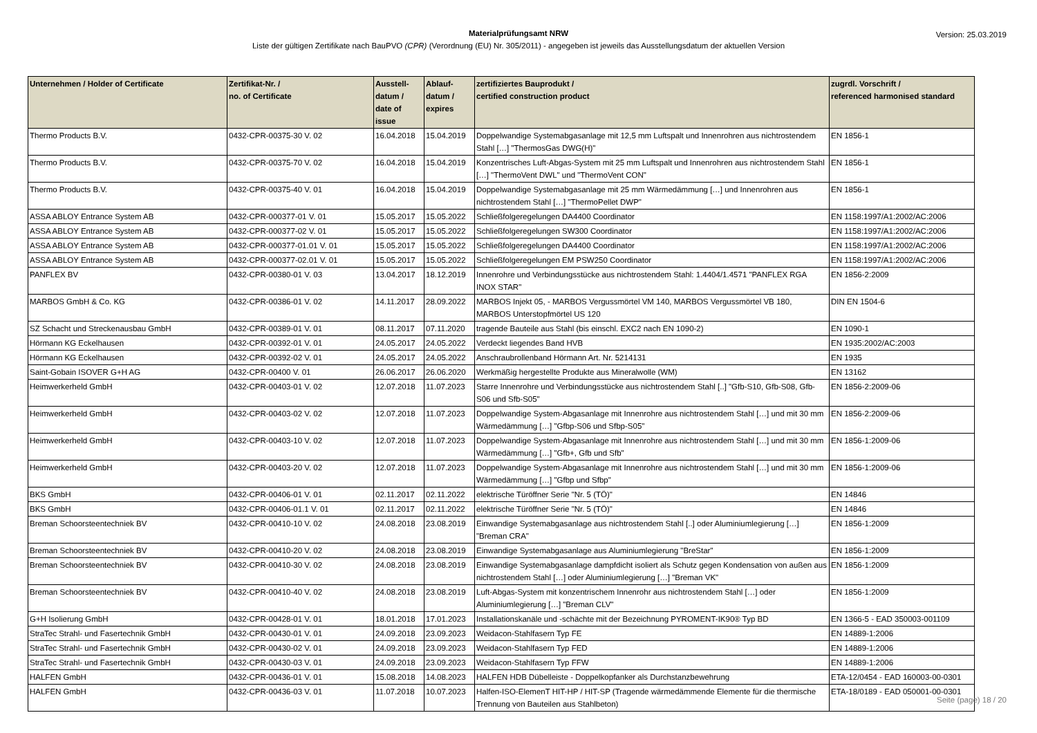Materialprüfungsamt NRW
Liste der gültigen Zertifikate nach BauPVO (CPR) (Verordnung (EU) Nr. 305/2011) - angegeben ist jeweils das Ausstellungsdatum der aktuellen Version
Version: 25.03.2019
| Unternehmen / Holder of Certificate | Zertifikat-Nr. / no. of Certificate | Ausstell- datum / date of issue | Ablauf- datum / expires | zertifiziertes Bauprodukt / certified construction product | zugrdl. Vorschrift / referenced harmonised standard |
| --- | --- | --- | --- | --- | --- |
| Thermo Products B.V. | 0432-CPR-00375-30 V. 02 | 16.04.2018 | 15.04.2019 | Doppelwandige Systemabgasanlage mit 12,5 mm Luftspalt und Innenrohren aus nichtrostendem Stahl […] "ThermosGas DWG(H)" | EN 1856-1 |
| Thermo Products B.V. | 0432-CPR-00375-70 V. 02 | 16.04.2018 | 15.04.2019 | Konzentrisches Luft-Abgas-System mit 25 mm Luftspalt und Innenrohren aus nichtrostendem Stahl […] "ThermoVent DWL" und "ThermoVent CON" | EN 1856-1 |
| Thermo Products B.V. | 0432-CPR-00375-40 V. 01 | 16.04.2018 | 15.04.2019 | Doppelwandige Systemabgasanlage mit 25 mm Wärmedämmung […] und Innenrohren aus nichtrostendem Stahl […] "ThermoPellet DWP" | EN 1856-1 |
| ASSA ABLOY Entrance System AB | 0432-CPR-000377-01 V. 01 | 15.05.2017 | 15.05.2022 | Schließfolgeregelungen DA4400 Coordinator | EN 1158:1997/A1:2002/AC:2006 |
| ASSA ABLOY Entrance System AB | 0432-CPR-000377-02 V. 01 | 15.05.2017 | 15.05.2022 | Schließfolgeregelungen SW300 Coordinator | EN 1158:1997/A1:2002/AC:2006 |
| ASSA ABLOY Entrance System AB | 0432-CPR-000377-01.01 V. 01 | 15.05.2017 | 15.05.2022 | Schließfolgeregelungen DA4400 Coordinator | EN 1158:1997/A1:2002/AC:2006 |
| ASSA ABLOY Entrance System AB | 0432-CPR-000377-02.01 V. 01 | 15.05.2017 | 15.05.2022 | Schließfolgeregelungen EM PSW250 Coordinator | EN 1158:1997/A1:2002/AC:2006 |
| PANFLEX BV | 0432-CPR-00380-01 V. 03 | 13.04.2017 | 18.12.2019 | Innenrohre und Verbindungsstücke aus nichtrostendem Stahl: 1.4404/1.4571 "PANFLEX RGA INOX STAR" | EN 1856-2:2009 |
| MARBOS GmbH & Co. KG | 0432-CPR-00386-01 V. 02 | 14.11.2017 | 28.09.2022 | MARBOS Injekt 05, - MARBOS Vergussmörtel VM 140, MARBOS Vergussmörtel VB 180, MARBOS Unterstopfmörtel US 120 | DIN EN 1504-6 |
| SZ Schacht und Streckenausbau GmbH | 0432-CPR-00389-01 V. 01 | 08.11.2017 | 07.11.2020 | tragende Bauteile aus Stahl (bis einschl. EXC2 nach EN 1090-2) | EN 1090-1 |
| Hörmann KG Eckelhausen | 0432-CPR-00392-01 V. 01 | 24.05.2017 | 24.05.2022 | Verdeckt liegendes Band HVB | EN 1935:2002/AC:2003 |
| Hörmann KG Eckelhausen | 0432-CPR-00392-02 V. 01 | 24.05.2017 | 24.05.2022 | Anschraubrollenband Hörmann Art. Nr. 5214131 | EN 1935 |
| Saint-Gobain ISOVER G+H AG | 0432-CPR-00400 V. 01 | 26.06.2017 | 26.06.2020 | Werkmäßig hergestellte Produkte aus Mineralwolle (WM) | EN 13162 |
| Heimwerkerheld GmbH | 0432-CPR-00403-01 V. 02 | 12.07.2018 | 11.07.2023 | Starre Innenrohre und Verbindungsstücke aus nichtrostendem Stahl [..] "Gfb-S10, Gfb-S08, Gfb-S06 und Sfb-S05" | EN 1856-2:2009-06 |
| Heimwerkerheld GmbH | 0432-CPR-00403-02 V. 02 | 12.07.2018 | 11.07.2023 | Doppelwandige System-Abgasanlage mit Innenrohre aus nichtrostendem Stahl […] und mit 30 mm Wärmedämmung […] "Gfbp-S06 und Sfbp-S05" | EN 1856-2:2009-06 |
| Heimwerkerheld GmbH | 0432-CPR-00403-10 V. 02 | 12.07.2018 | 11.07.2023 | Doppelwandige System-Abgasanlage mit Innenrohre aus nichtrostendem Stahl […] und mit 30 mm Wärmedämmung […] "Gfb+, Gfb und Sfb" | EN 1856-1:2009-06 |
| Heimwerkerheld GmbH | 0432-CPR-00403-20 V. 02 | 12.07.2018 | 11.07.2023 | Doppelwandige System-Abgasanlage mit Innenrohre aus nichtrostendem Stahl […] und mit 30 mm Wärmedämmung […] "Gfbp und Sfbp" | EN 1856-1:2009-06 |
| BKS GmbH | 0432-CPR-00406-01 V. 01 | 02.11.2017 | 02.11.2022 | elektrische Türöffner Serie "Nr. 5 (TÖ)" | EN 14846 |
| BKS GmbH | 0432-CPR-00406-01.1 V. 01 | 02.11.2017 | 02.11.2022 | elektrische Türöffner Serie "Nr. 5 (TÖ)" | EN 14846 |
| Breman Schoorsteentechniek BV | 0432-CPR-00410-10 V. 02 | 24.08.2018 | 23.08.2019 | Einwandige Systemabgasanlage aus nichtrostendem Stahl [..] oder Aluminiumlegierung […] "Breman CRA" | EN 1856-1:2009 |
| Breman Schoorsteentechniek BV | 0432-CPR-00410-20 V. 02 | 24.08.2018 | 23.08.2019 | Einwandige Systemabgasanlage aus Aluminiumlegierung "BreStar" | EN 1856-1:2009 |
| Breman Schoorsteentechniek BV | 0432-CPR-00410-30 V. 02 | 24.08.2018 | 23.08.2019 | Einwandige Systemabgasanlage dampfdicht isoliert als Schutz gegen Kondensation von außen aus nichtrostendem Stahl […] oder Aluminiumlegierung […] "Breman VK" | EN 1856-1:2009 |
| Breman Schoorsteentechniek BV | 0432-CPR-00410-40 V. 02 | 24.08.2018 | 23.08.2019 | Luft-Abgas-System mit konzentrischem Innenrohr aus nichtrostendem Stahl […] oder Aluminiumlegierung […] "Breman CLV" | EN 1856-1:2009 |
| G+H Isolierung GmbH | 0432-CPR-00428-01 V. 01 | 18.01.2018 | 17.01.2023 | Installationskanäle und -schächte mit der Bezeichnung PYROMENT-IK90® Typ BD | EN 1366-5 - EAD 350003-001109 |
| StraTec Strahl- und Fasertechnik GmbH | 0432-CPR-00430-01 V. 01 | 24.09.2018 | 23.09.2023 | Weidacon-Stahlfasern Typ FE | EN 14889-1:2006 |
| StraTec Strahl- und Fasertechnik GmbH | 0432-CPR-00430-02 V. 01 | 24.09.2018 | 23.09.2023 | Weidacon-Stahlfasern Typ FED | EN 14889-1:2006 |
| StraTec Strahl- und Fasertechnik GmbH | 0432-CPR-00430-03 V. 01 | 24.09.2018 | 23.09.2023 | Weidacon-Stahlfasern Typ FFW | EN 14889-1:2006 |
| HALFEN GmbH | 0432-CPR-00436-01 V. 01 | 15.08.2018 | 14.08.2023 | HALFEN HDB Dübelleiste - Doppelkopfanker als Durchstanzbewehrung | ETA-12/0454 - EAD 160003-00-0301 |
| HALFEN GmbH | 0432-CPR-00436-03 V. 01 | 11.07.2018 | 10.07.2023 | Halfen-ISO-ElemenT HIT-HP / HIT-SP (Tragende wärmedämmende Elemente für die thermische Trennung von Bauteilen aus Stahlbeton) | ETA-18/0189 - EAD 050001-00-0301 |
Seite (page) 18 / 20